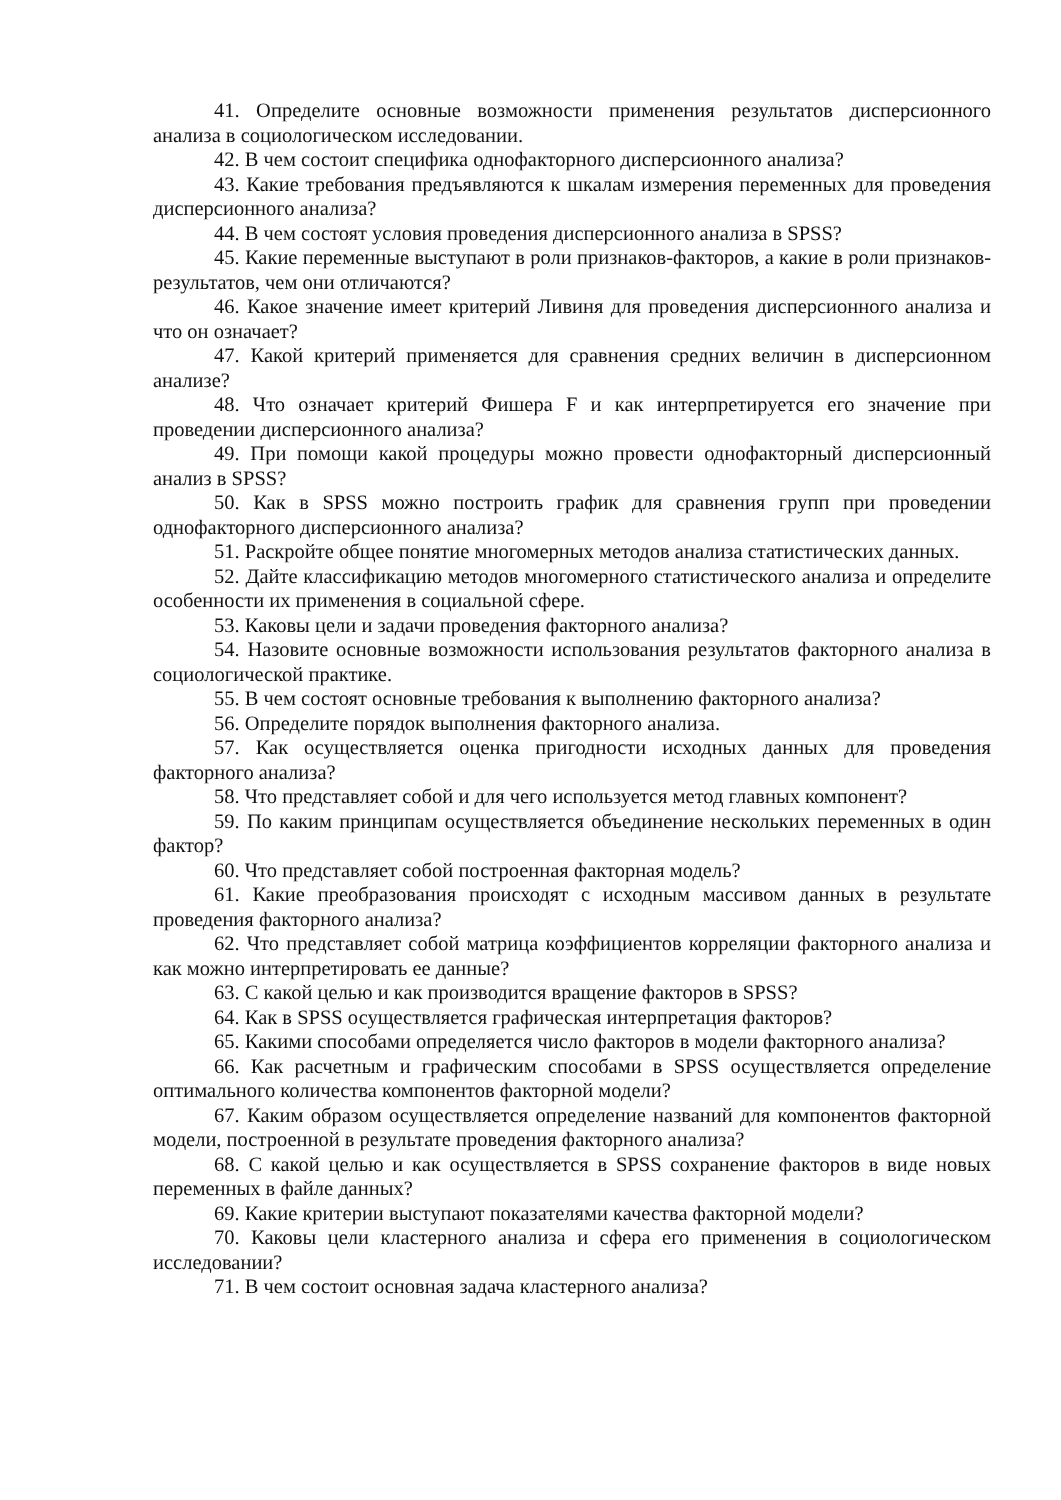41. Определите основные возможности применения результатов дисперсионного анализа в социологическом исследовании.
42. В чем состоит специфика однофакторного дисперсионного анализа?
43. Какие требования предъявляются к шкалам измерения переменных для проведения дисперсионного анализа?
44. В чем состоят условия проведения дисперсионного анализа в SPSS?
45. Какие переменные выступают в роли признаков-факторов, а какие в роли признаков-результатов, чем они отличаются?
46. Какое значение имеет критерий Ливиня для проведения дисперсионного анализа и что он означает?
47. Какой критерий применяется для сравнения средних величин в дисперсионном анализе?
48. Что означает критерий Фишера F и как интерпретируется его значение при проведении дисперсионного анализа?
49. При помощи какой процедуры можно провести однофакторный дисперсионный анализ в SPSS?
50. Как в SPSS можно построить график для сравнения групп при проведении однофакторного дисперсионного анализа?
51. Раскройте общее понятие многомерных методов анализа статистических данных.
52. Дайте классификацию методов многомерного статистического анализа и определите особенности их применения в социальной сфере.
53. Каковы цели и задачи проведения факторного анализа?
54. Назовите основные возможности использования результатов факторного анализа в социологической практике.
55. В чем состоят основные требования к выполнению факторного анализа?
56. Определите порядок выполнения факторного анализа.
57. Как осуществляется оценка пригодности исходных данных для проведения факторного анализа?
58. Что представляет собой и для чего используется метод главных компонент?
59. По каким принципам осуществляется объединение нескольких переменных в один фактор?
60. Что представляет собой построенная факторная модель?
61. Какие преобразования происходят с исходным массивом данных в результате проведения факторного анализа?
62. Что представляет собой матрица коэффициентов корреляции факторного анализа и как можно интерпретировать ее данные?
63. С какой целью и как производится вращение факторов в SPSS?
64. Как в SPSS осуществляется графическая интерпретация факторов?
65. Какими способами определяется число факторов в модели факторного анализа?
66. Как расчетным и графическим способами в SPSS осуществляется определение оптимального количества компонентов факторной модели?
67. Каким образом осуществляется определение названий для компонентов факторной модели, построенной в результате проведения факторного анализа?
68. С какой целью и как осуществляется в SPSS сохранение факторов в виде новых переменных в файле данных?
69. Какие критерии выступают показателями качества факторной модели?
70. Каковы цели кластерного анализа и сфера его применения в социологическом исследовании?
71. В чем состоит основная задача кластерного анализа?